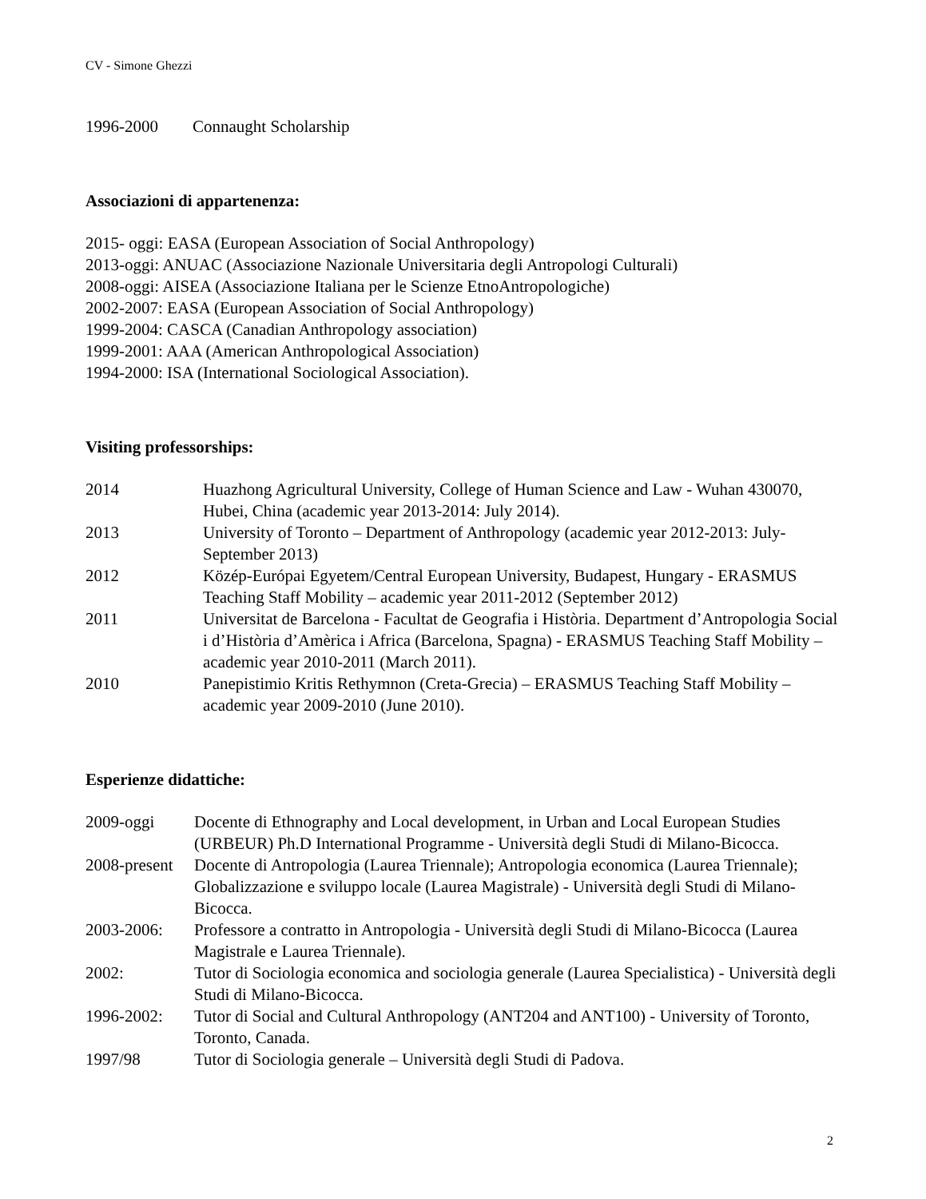CV - Simone Ghezzi
1996-2000 Connaught Scholarship
Associazioni di appartenenza:
2015- oggi: EASA (European Association of Social Anthropology)
2013-oggi: ANUAC (Associazione Nazionale Universitaria degli Antropologi Culturali)
2008-oggi: AISEA (Associazione Italiana per le Scienze EtnoAntropologiche)
2002-2007: EASA (European Association of Social Anthropology)
1999-2004: CASCA (Canadian Anthropology association)
1999-2001: AAA (American Anthropological Association)
1994-2000: ISA (International Sociological Association).
Visiting professorships:
2014 Huazhong Agricultural University, College of Human Science and Law - Wuhan 430070, Hubei, China (academic year 2013-2014: July 2014).
2013 University of Toronto – Department of Anthropology (academic year 2012-2013: July-September 2013)
2012 Közép-Európai Egyetem/Central European University, Budapest, Hungary - ERASMUS Teaching Staff Mobility – academic year 2011-2012 (September 2012)
2011 Universitat de Barcelona - Facultat de Geografia i Història. Department d’Antropologia Social i d’Història d’Amèrica i Africa (Barcelona, Spagna) - ERASMUS Teaching Staff Mobility – academic year 2010-2011 (March 2011).
2010 Panepistimio Kritis Rethymnon (Creta-Grecia) – ERASMUS Teaching Staff Mobility – academic year 2009-2010 (June 2010).
Esperienze didattiche:
2009-oggi Docente di Ethnography and Local development, in Urban and Local European Studies (URBEUR) Ph.D International Programme - Università degli Studi di Milano-Bicocca.
2008-present Docente di Antropologia (Laurea Triennale); Antropologia economica (Laurea Triennale); Globalizzazione e sviluppo locale (Laurea Magistrale) - Università degli Studi di Milano-Bicocca.
2003-2006: Professore a contratto in Antropologia - Università degli Studi di Milano-Bicocca (Laurea Magistrale e Laurea Triennale).
2002: Tutor di Sociologia economica and sociologia generale (Laurea Specialistica) - Università degli Studi di Milano-Bicocca.
1996-2002: Tutor di Social and Cultural Anthropology (ANT204 and ANT100) - University of Toronto, Toronto, Canada.
1997/98 Tutor di Sociologia generale – Università degli Studi di Padova.
2